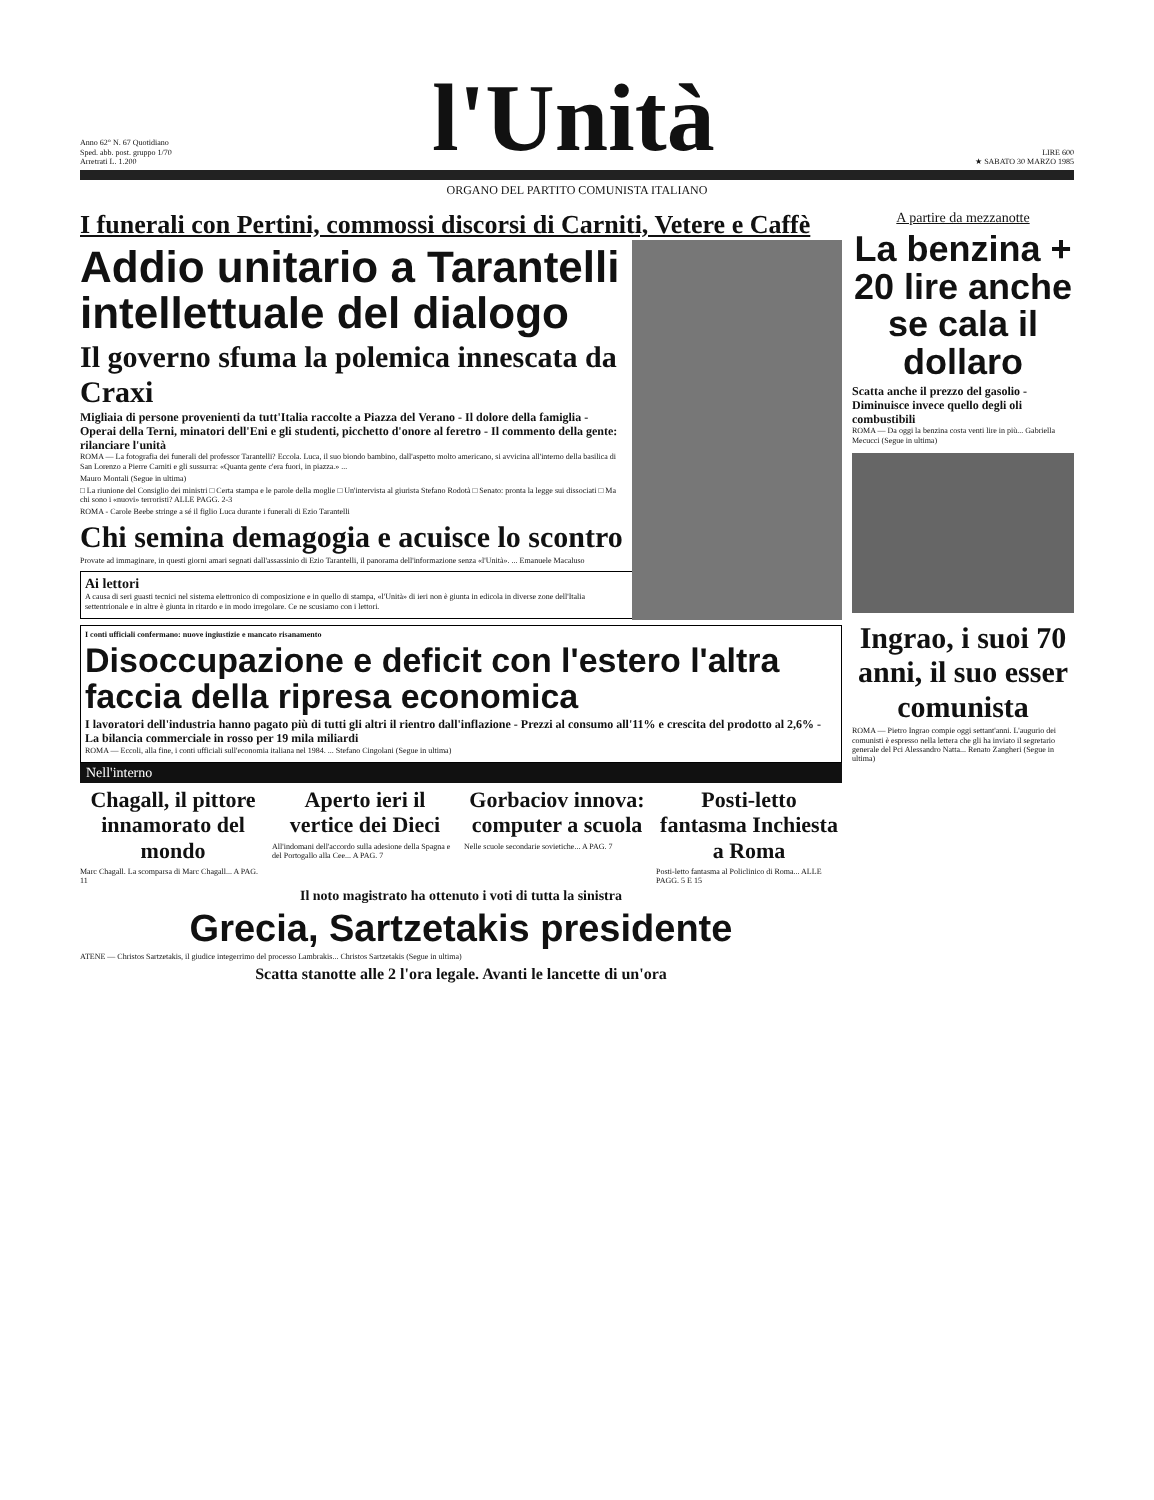Anno 62° N. 67 Quotidiano
Sped. abb. post. gruppo 1/70
Arretrati L. 1.200
l'Unità
LIRE 600
★ SABATO 30 MARZO 1985
ORGANO DEL PARTITO COMUNISTA ITALIANO
I funerali con Pertini, commossi discorsi di Carniti, Vetere e Caffè
Addio unitario a Tarantelli intellettuale del dialogo
Il governo sfuma la polemica innescata da Craxi
Migliaia di persone provenienti da tutt'Italia raccolte a Piazza del Verano - Il dolore della famiglia - Operai della Terni, minatori dell'Eni e gli studenti, picchetto d'onore al feretro - Il commento della gente: rilanciare l'unità
ROMA — La fotografia dei funerali del professor Tarantelli? Eccola. Luca, il suo biondo bambino, dall'aspetto molto americano, si avvicina all'interno della basilica di San Lorenzo a Pierre Carniti e gli sussurra: «Quanta gente c'era fuori, in piazza.» ...
Mauro Montali (Segue in ultima)
□ La riunione del Consiglio dei ministri □ Certa stampa e le parole della moglie □ Un'intervista al giurista Stefano Rodotà □ Senato: pronta la legge sui dissociati □ Ma chi sono i «nuovi» terroristi? ALLE PAGG. 2-3
ROMA - Carole Beebe stringe a sé il figlio Luca durante i funerali di Ezio Tarantelli
Chi semina demagogia e acuisce lo scontro
Provate ad immaginare, in questi giorni amari segnati dall'assassinio di Ezio Tarantelli, il panorama dell'informazione senza «l'Unità». ... Emanuele Macaluso
Ai lettori
A causa di seri guasti tecnici nel sistema elettronico di composizione e in quello di stampa, «l'Unità» di ieri non è giunta in edicola in diverse zone dell'Italia settentrionale e in altre è giunta in ritardo e in modo irregolare. Ce ne scusiamo con i lettori.
I conti ufficiali confermano: nuove ingiustizie e mancato risanamento
Disoccupazione e deficit con l'estero l'altra faccia della ripresa economica
I lavoratori dell'industria hanno pagato più di tutti gli altri il rientro dall'inflazione - Prezzi al consumo all'11% e crescita del prodotto al 2,6% - La bilancia commerciale in rosso per 19 mila miliardi
ROMA — Eccoli, alla fine, i conti ufficiali sull'economia italiana nel 1984. ... Stefano Cingolani (Segue in ultima)
Nell'interno
Chagall, il pittore innamorato del mondo
Marc Chagall. La scomparsa di Marc Chagall... A PAG. 11
Aperto ieri il vertice dei Dieci
All'indomani dell'accordo sulla adesione della Spagna e del Portogallo alla Cee... A PAG. 7
Gorbaciov innova: computer a scuola
Nelle scuole secondarie sovietiche... A PAG. 7
Posti-letto fantasma Inchiesta a Roma
Posti-letto fantasma al Policlinico di Roma... ALLE PAGG. 5 E 15
Il noto magistrato ha ottenuto i voti di tutta la sinistra
Grecia, Sartzetakis presidente
ATENE — Christos Sartzetakis, il giudice integerrimo del processo Lambrakis... Christos Sartzetakis (Segue in ultima)
Scatta stanotte alle 2 l'ora legale. Avanti le lancette di un'ora
A partire da mezzanotte
La benzina + 20 lire anche se cala il dollaro
Scatta anche il prezzo del gasolio - Diminuisce invece quello degli oli combustibili
ROMA — Da oggi la benzina costa venti lire in più... Gabriella Mecucci (Segue in ultima)
Ingrao, i suoi 70 anni, il suo esser comunista
ROMA — Pietro Ingrao compie oggi settant'anni. L'augurio dei comunisti è espresso nella lettera che gli ha inviato il segretario generale del Pci Alessandro Natta... Renato Zangheri (Segue in ultima)